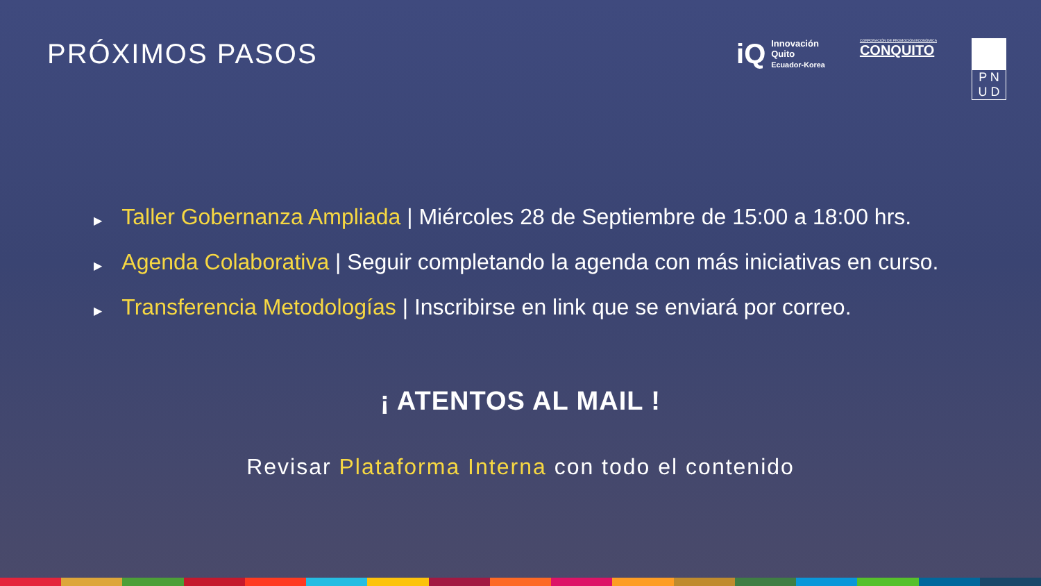PRÓXIMOS PASOS iQ Innovación
Quito
Ecuador-Korea
CORPORACIÓN DE PROMOCIÓN ECONÓMICA
CONQUITO
P N
U D
▶ Taller Gobernanza Ampliada | Miércoles 28 de Septiembre de 15:00 a 18:00 hrs.
▶ Agenda Colaborativa | Seguir completando la agenda con más iniciativas en curso.
▶ Transferencia Metodologías | Inscribirse en link que se enviará por correo.
¡ ATENTOS AL MAIL !
Revisar Plataforma Interna con todo el contenido